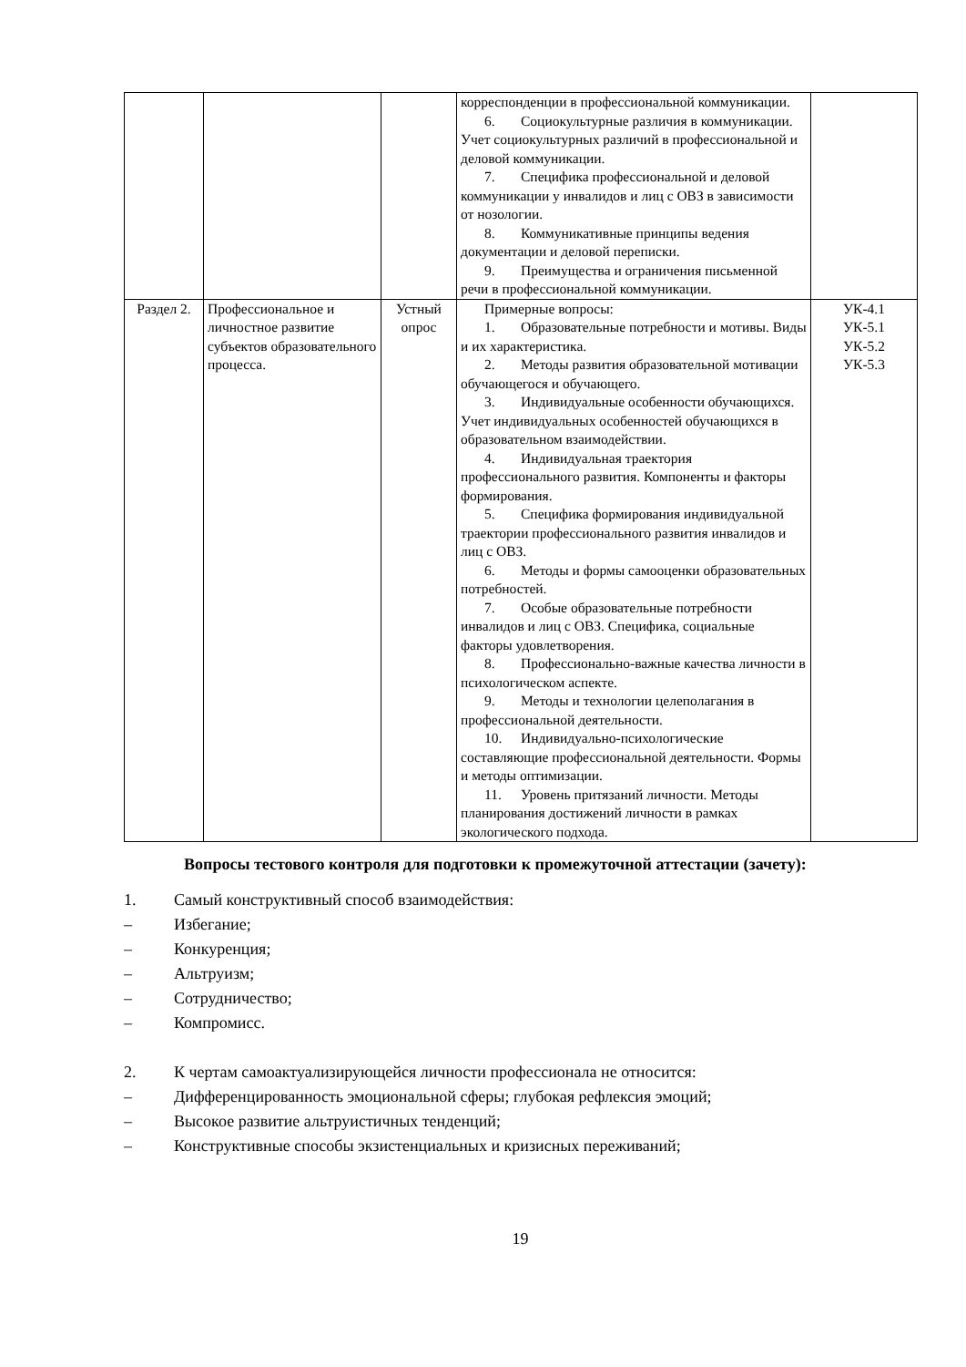| | | | корреспонденции в профессиональной коммуникации. 6. Социокультурные различия в коммуникации. Учет социокультурных различий в профессиональной и деловой коммуникации. 7. Специфика профессиональной и деловой коммуникации у инвалидов и лиц с ОВЗ в зависимости от нозологии. 8. Коммуникативные принципы ведения документации и деловой переписки. 9. Преимущества и ограничения письменной речи в профессиональной коммуникации. | |
| Раздел 2. | Профессиональное и личностное развитие субъектов образовательного процесса. | Устный опрос | Примерные вопросы: 1. Образовательные потребности и мотивы. Виды и их характеристика. 2. Методы развития образовательной мотивации обучающегося и обучающего. 3. Индивидуальные особенности обучающихся. Учет индивидуальных особенностей обучающихся в образовательном взаимодействии. 4. Индивидуальная траектория профессионального развития. Компоненты и факторы формирования. 5. Специфика формирования индивидуальной траектории профессионального развития инвалидов и лиц с ОВЗ. 6. Методы и формы самооценки образовательных потребностей. 7. Особые образовательные потребности инвалидов и лиц с ОВЗ. Специфика, социальные факторы удовлетворения. 8. Профессионально-важные качества личности в психологическом аспекте. 9. Методы и технологии целеполагания в профессиональной деятельности. 10. Индивидуально-психологические составляющие профессиональной деятельности. Формы и методы оптимизации. 11. Уровень притязаний личности. Методы планирования достижений личности в рамках экологического подхода. | УК-4.1 УК-5.1 УК-5.2 УК-5.3 |
Вопросы тестового контроля для подготовки к промежуточной аттестации (зачету):
1. Самый конструктивный способ взаимодействия:
– Избегание;
– Конкуренция;
– Альтруизм;
– Сотрудничество;
– Компромисс.
2. К чертам самоактуализирующейся личности профессионала не относится:
– Дифференцированность эмоциональной сферы; глубокая рефлексия эмоций;
– Высокое развитие альтруистичных тенденций;
– Конструктивные способы экзистенциальных и кризисных переживаний;
19